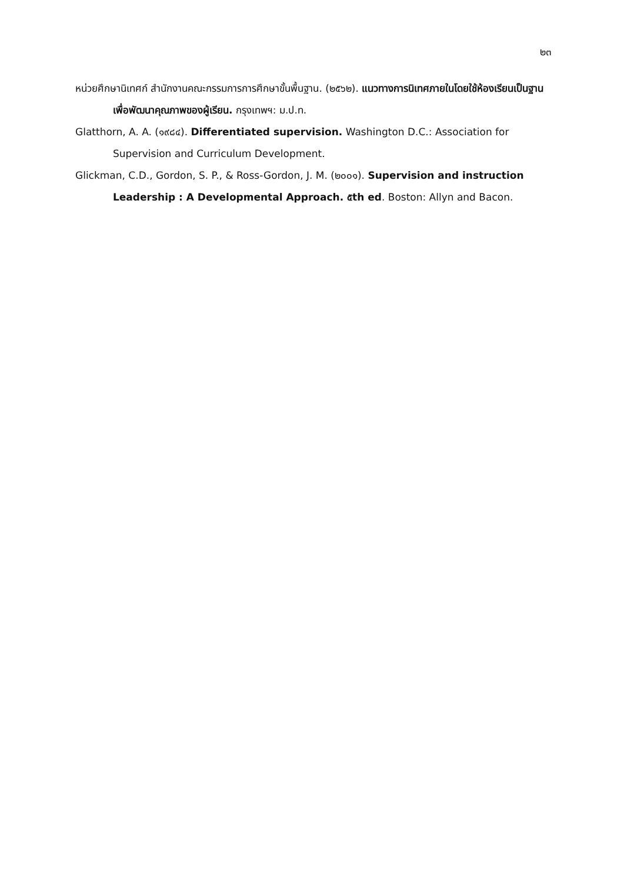๒๓
หน่วยศึกษานิเทศก์ สำนักงานคณะกรรมการการศึกษาขั้นพื้นฐาน. (๒๕๖๒). แนวทางการนิเทศภายในโดยใช้ห้องเรียนเป็นฐานเพื่อพัฒนาคุณภาพของผู้เรียน. กรุงเทพฯ: ม.ป.ท.
Glatthorn, A. A. (๑๙๘๔). Differentiated supervision. Washington D.C.: Association for Supervision and Curriculum Development.
Glickman, C.D., Gordon, S. P., & Ross-Gordon, J. M. (๒๐๐๑). Supervision and instruction Leadership : A Developmental Approach. ๕th ed. Boston: Allyn and Bacon.